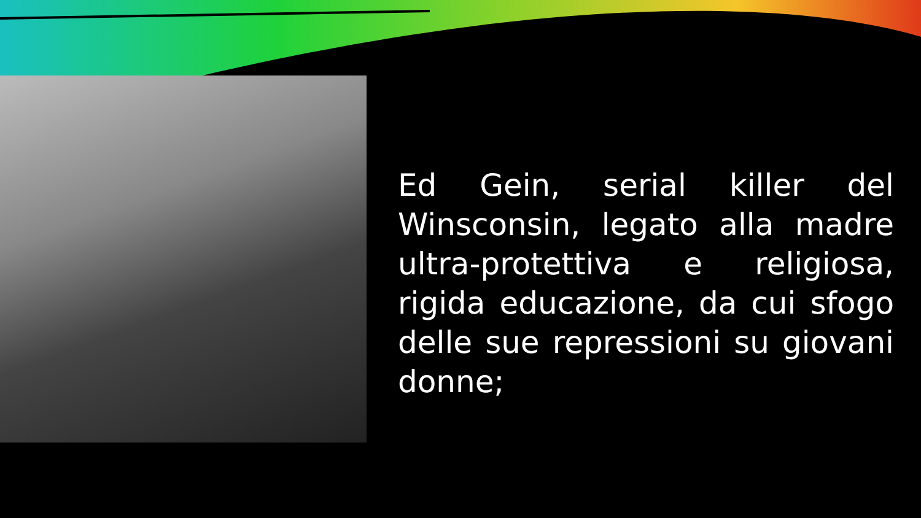Ed Gein, serial killer del Winsconsin, legato alla madre ultra-protettiva e religiosa, rigida educazione, da cui sfogo delle sue repressioni su giovani donne;